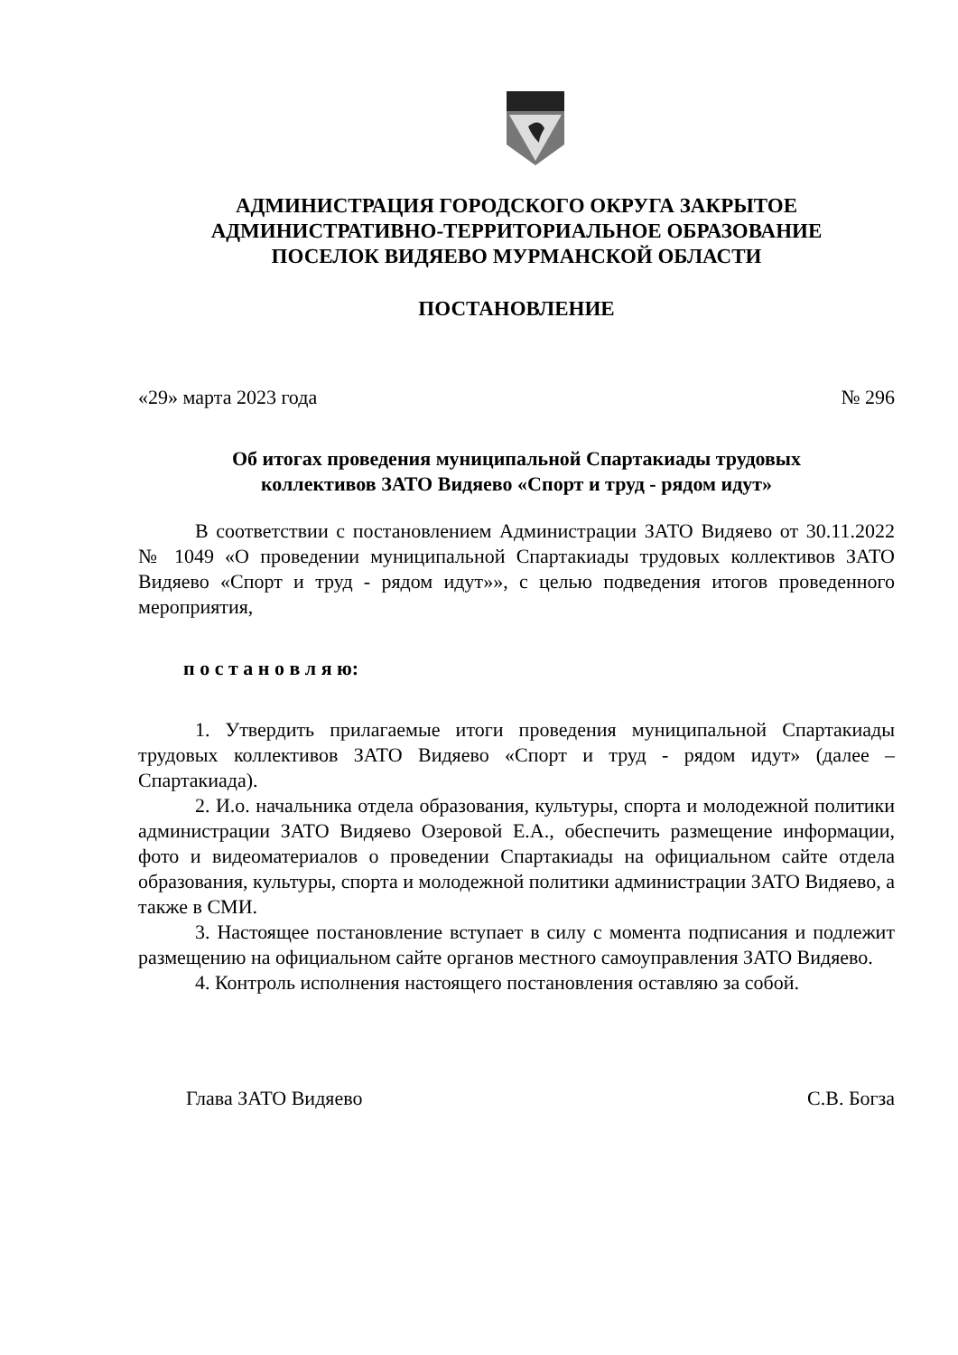АДМИНИСТРАЦИЯ ГОРОДСКОГО ОКРУГА ЗАКРЫТОЕ
АДМИНИСТРАТИВНО-ТЕРРИТОРИАЛЬНОЕ ОБРАЗОВАНИЕ
ПОСЕЛОК ВИДЯЕВО МУРМАНСКОЙ ОБЛАСТИ
ПОСТАНОВЛЕНИЕ
«29» марта 2023 года № 296
Об итогах проведения муниципальной Спартакиады трудовых
коллективов ЗАТО Видяево «Спорт и труд - рядом идут»
В соответствии с постановлением Администрации ЗАТО Видяево от 30.11.2022 № 1049 «О проведении муниципальной Спартакиады трудовых коллективов ЗАТО Видяево «Спорт и труд - рядом идут»», с целью подведения итогов проведенного мероприятия,
п о с т а н о в л я ю:
1. Утвердить прилагаемые итоги проведения муниципальной Спартакиады трудовых коллективов ЗАТО Видяево «Спорт и труд - рядом идут» (далее – Спартакиада).
2. И.о. начальника отдела образования, культуры, спорта и молодежной политики администрации ЗАТО Видяево Озеровой Е.А., обеспечить размещение информации, фото и видеоматериалов о проведении Спартакиады на официальном сайте отдела образования, культуры, спорта и молодежной политики администрации ЗАТО Видяево, а также в СМИ.
3. Настоящее постановление вступает в силу с момента подписания и подлежит размещению на официальном сайте органов местного самоуправления ЗАТО Видяево.
4. Контроль исполнения настоящего постановления оставляю за собой.
Глава ЗАТО Видяево С.В. Богза